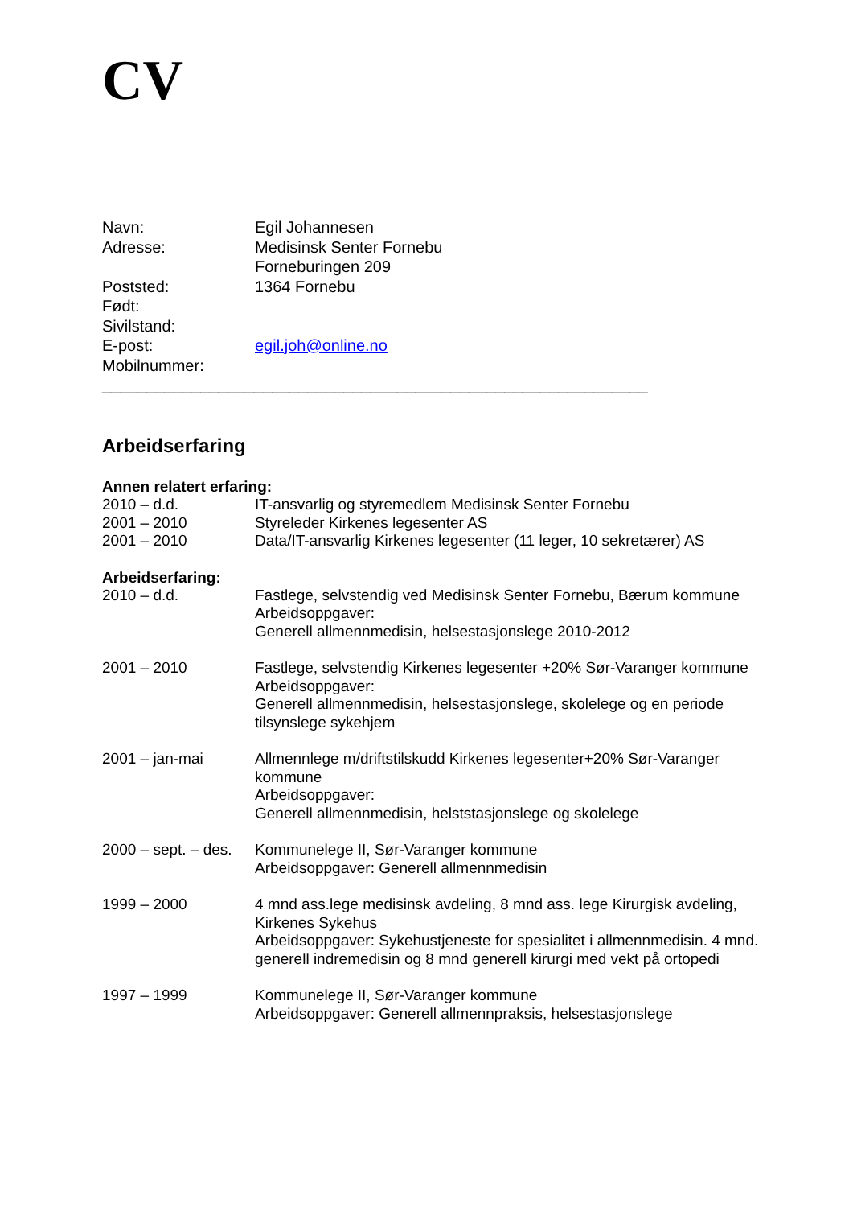CV
Navn: Egil Johannesen
Adresse: Medisinsk Senter Fornebu
Forneburingen 209
Poststed: 1364 Fornebu
Født:
Sivilstand:
E-post: egil.joh@online.no
Mobilnummer:
_____________________________________________________________
Arbeidserfaring
Annen relatert erfaring:
2010 – d.d. IT-ansvarlig og styremedlem Medisinsk Senter Fornebu
2001 – 2010 Styreleder Kirkenes legesenter AS
2001 – 2010 Data/IT-ansvarlig Kirkenes legesenter (11 leger, 10 sekretærer) AS
Arbeidserfaring:
2010 – d.d. Fastlege, selvstendig ved Medisinsk Senter Fornebu, Bærum kommune
Arbeidsoppgaver:
Generell allmennmedisin, helsestasjonslege 2010-2012
2001 – 2010 Fastlege, selvstendig Kirkenes legesenter +20% Sør-Varanger kommune
Arbeidsoppgaver:
Generell allmennmedisin, helsestasjonslege, skolelege og en periode tilsynslege sykehjem
2001 – jan-mai Allmennlege m/driftstilskudd Kirkenes legesenter+20% Sør-Varanger kommune
Arbeidsoppgaver:
Generell allmennmedisin, helststasjonslege og skolelege
2000 – sept. – des.
Kommunelege II, Sør-Varanger kommune
Arbeidsoppgaver: Generell allmennmedisin
1999 – 2000 4 mnd ass.lege medisinsk avdeling, 8 mnd ass. lege Kirurgisk avdeling, Kirkenes Sykehus
Arbeidsoppgaver: Sykehustjeneste for spesialitet i allmennmedisin. 4 mnd. generell indremedisin og 8 mnd generell kirurgi med vekt på ortopedi
1997 – 1999 Kommunelege II, Sør-Varanger kommune
Arbeidsoppgaver: Generell allmennpraksis, helsestasjonslege